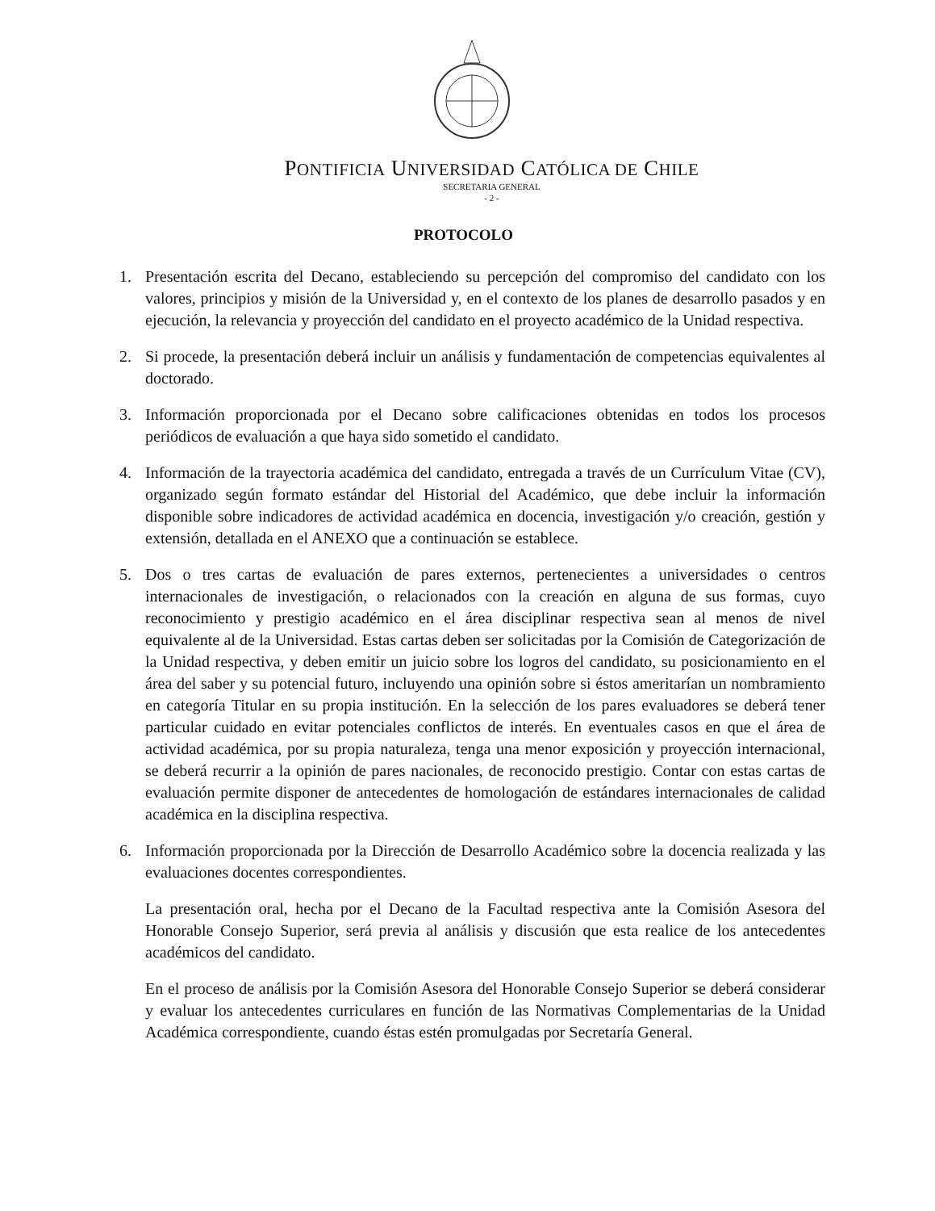PONTIFICIA UNIVERSIDAD CATÓLICA DE CHILE
SECRETARIA GENERAL
- 2 -
PROTOCOLO
1. Presentación escrita del Decano, estableciendo su percepción del compromiso del candidato con los valores, principios y misión de la Universidad y, en el contexto de los planes de desarrollo pasados y en ejecución, la relevancia y proyección del candidato en el proyecto académico de la Unidad respectiva.
2. Si procede, la presentación deberá incluir un análisis y fundamentación de competencias equivalentes al doctorado.
3. Información proporcionada por el Decano sobre calificaciones obtenidas en todos los procesos periódicos de evaluación a que haya sido sometido el candidato.
4. Información de la trayectoria académica del candidato, entregada a través de un Currículum Vitae (CV), organizado según formato estándar del Historial del Académico, que debe incluir la información disponible sobre indicadores de actividad académica en docencia, investigación y/o creación, gestión y extensión, detallada en el ANEXO que a continuación se establece.
5. Dos o tres cartas de evaluación de pares externos, pertenecientes a universidades o centros internacionales de investigación, o relacionados con la creación en alguna de sus formas, cuyo reconocimiento y prestigio académico en el área disciplinar respectiva sean al menos de nivel equivalente al de la Universidad. Estas cartas deben ser solicitadas por la Comisión de Categorización de la Unidad respectiva, y deben emitir un juicio sobre los logros del candidato, su posicionamiento en el área del saber y su potencial futuro, incluyendo una opinión sobre si éstos ameritarían un nombramiento en categoría Titular en su propia institución. En la selección de los pares evaluadores se deberá tener particular cuidado en evitar potenciales conflictos de interés. En eventuales casos en que el área de actividad académica, por su propia naturaleza, tenga una menor exposición y proyección internacional, se deberá recurrir a la opinión de pares nacionales, de reconocido prestigio. Contar con estas cartas de evaluación permite disponer de antecedentes de homologación de estándares internacionales de calidad académica en la disciplina respectiva.
6. Información proporcionada por la Dirección de Desarrollo Académico sobre la docencia realizada y las evaluaciones docentes correspondientes.
La presentación oral, hecha por el Decano de la Facultad respectiva ante la Comisión Asesora del Honorable Consejo Superior, será previa al análisis y discusión que esta realice de los antecedentes académicos del candidato.
En el proceso de análisis por la Comisión Asesora del Honorable Consejo Superior se deberá considerar y evaluar los antecedentes curriculares en función de las Normativas Complementarias de la Unidad Académica correspondiente, cuando éstas estén promulgadas por Secretaría General.